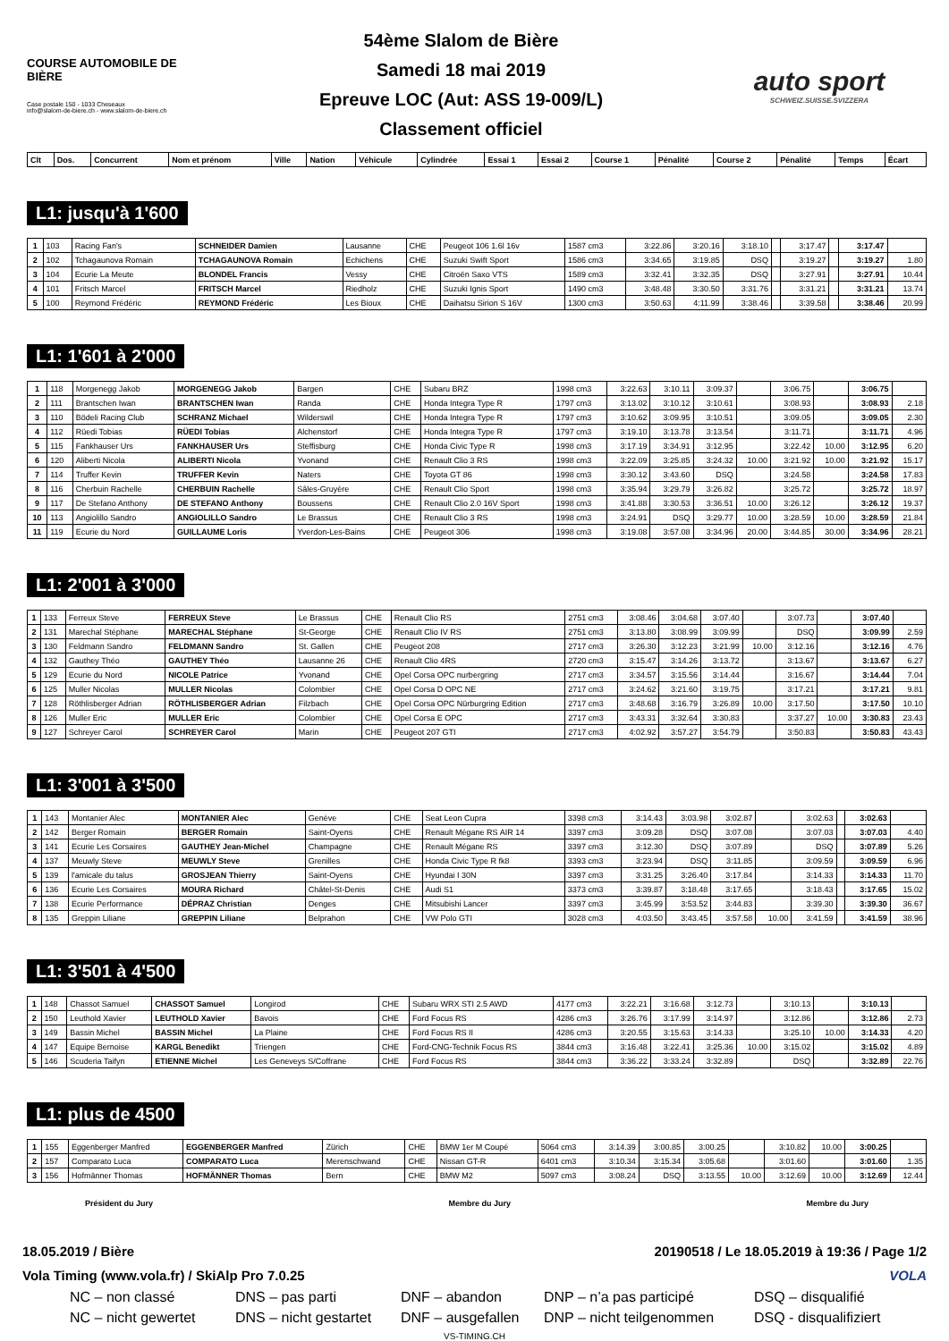COURSE AUTOMOBILE DE BIÈRE
Case postale 150 - 1033 Cheseaux
info@slalom-de-biere.ch - www.slalom-de-biere.ch
54ème Slalom de Bière
Samedi 18 mai 2019
Epreuve LOC (Aut: ASS 19-009/L)
Classement officiel
auto sport
SCHWEIZ.SUISSE.SVIZZERA
| Clt | Dos. | Concurrent | Nom et prénom | Ville | Nation | Véhicule | Cylindrée | Essai 1 | Essai 2 | Course 1 | Pénalité | Course 2 | Pénalité | Temps | Écart |
| --- | --- | --- | --- | --- | --- | --- | --- | --- | --- | --- | --- | --- | --- | --- | --- |
L1: jusqu'à 1'600
| 1 | 103 | Racing Fan's | SCHNEIDER Damien | Lausanne | CHE | Peugeot 106 1.6l 16v | 1587 cm3 | 3:22.86 | 3:20.16 | 3:18.10 | | 3:17.47 | | 3:17.47 | |
| 2 | 102 | Tchagaunova Romain | TCHAGAUNOVA Romain | Echichens | CHE | Suzuki Swift Sport | 1586 cm3 | 3:34.65 | 3:19.85 | DSQ | | 3:19.27 | | 3:19.27 | 1.80 |
| 3 | 104 | Ecurie La Meute | BLONDEL Francis | Vessy | CHE | Citroën Saxo VTS | 1589 cm3 | 3:32.41 | 3:32.35 | DSQ | | 3:27.91 | | 3:27.91 | 10.44 |
| 4 | 101 | Fritsch Marcel | FRITSCH Marcel | Riedholz | CHE | Suzuki Ignis Sport | 1490 cm3 | 3:48.48 | 3:30.50 | 3:31.76 | | 3:31.21 | | 3:31.21 | 13.74 |
| 5 | 100 | Reymond Frédéric | REYMOND Frédéric | Les Bioux | CHE | Daihatsu Sirion S 16V | 1300 cm3 | 3:50.63 | 4:11.99 | 3:38.46 | | 3:39.58 | | 3:38.46 | 20.99 |
L1: 1'601 à 2'000
| 1 | 118 | Morgenegg Jakob | MORGENEGG Jakob | Bargen | CHE | Subaru BRZ | 1998 cm3 | 3:22.63 | 3:10.11 | 3:09.37 | | 3:06.75 | | 3:06.75 | |
| 2 | 111 | Brantschen Iwan | BRANTSCHEN Iwan | Randa | CHE | Honda Integra Type R | 1797 cm3 | 3:13.02 | 3:10.12 | 3:10.61 | | 3:08.93 | | 3:08.93 | 2.18 |
| 3 | 110 | Bödeli Racing Club | SCHRANZ Michael | Wilderswil | CHE | Honda Integra Type R | 1797 cm3 | 3:10.62 | 3:09.95 | 3:10.51 | | 3:09.05 | | 3:09.05 | 2.30 |
| 4 | 112 | Rüedi Tobias | RÜEDI Tobias | Alchenstorf | CHE | Honda Integra Type R | 1797 cm3 | 3:19.10 | 3:13.78 | 3:13.54 | | 3:11.71 | | 3:11.71 | 4.96 |
| 5 | 115 | Fankhauser Urs | FANKHAUSER Urs | Steffisburg | CHE | Honda Civic Type R | 1998 cm3 | 3:17.19 | 3:34.91 | 3:12.95 | | 3:22.42 | 10.00 | 3:12.95 | 6.20 |
| 6 | 120 | Aliberti Nicola | ALIBERTI Nicola | Yvonand | CHE | Renault Clio 3 RS | 1998 cm3 | 3:22.09 | 3:25.85 | 3:24.32 | 10.00 | 3:21.92 | 10.00 | 3:21.92 | 15.17 |
| 7 | 114 | Truffer Kevin | TRUFFER Kevin | Naters | CHE | Toyota GT 86 | 1998 cm3 | 3:30.12 | 3:43.60 | DSQ | | 3:24.58 | | 3:24.58 | 17.83 |
| 8 | 116 | Cherbuin Rachelle | CHERBUIN Rachelle | Sâles-Gruyère | CHE | Renault Clio Sport | 1998 cm3 | 3:35.94 | 3:29.79 | 3:26.82 | | 3:25.72 | | 3:25.72 | 18.97 |
| 9 | 117 | De Stefano Anthony | DE STEFANO Anthony | Boussens | CHE | Renault Clio 2.0 16V Sport | 1998 cm3 | 3:41.88 | 3:30.53 | 3:36.51 | 10.00 | 3:26.12 | | 3:26.12 | 19.37 |
| 10 | 113 | Angiolillo Sandro | ANGIOLILLO Sandro | Le Brassus | CHE | Renault Clio 3 RS | 1998 cm3 | 3:24.91 | DSQ | 3:29.77 | 10.00 | 3:28.59 | 10.00 | 3:28.59 | 21.84 |
| 11 | 119 | Ecurie du Nord | GUILLAUME Loris | Yverdon-Les-Bains | CHE | Peugeot 306 | 1998 cm3 | 3:19.08 | 3:57.08 | 3:34.96 | 20.00 | 3:44.85 | 30.00 | 3:34.96 | 28.21 |
L1: 2'001 à 3'000
| 1 | 133 | Ferreux Steve | FERREUX Steve | Le Brassus | CHE | Renault Clio RS | 2751 cm3 | 3:08.46 | 3:04.68 | 3:07.40 | | 3:07.73 | | 3:07.40 | |
| 2 | 131 | Marechal Stéphane | MARECHAL Stéphane | St-George | CHE | Renault Clio IV RS | 2751 cm3 | 3:13.80 | 3:08.99 | 3:09.99 | | DSQ | | 3:09.99 | 2.59 |
| 3 | 130 | Feldmann Sandro | FELDMANN Sandro | St. Gallen | CHE | Peugeot 208 | 2717 cm3 | 3:26.30 | 3:12.23 | 3:21.99 | 10.00 | 3:12.16 | | 3:12.16 | 4.76 |
| 4 | 132 | Gauthey Théo | GAUTHEY Théo | Lausanne 26 | CHE | Renault Clio 4RS | 2720 cm3 | 3:15.47 | 3:14.26 | 3:13.72 | | 3:13.67 | | 3:13.67 | 6.27 |
| 5 | 129 | Ecurie du Nord | NICOLE Patrice | Yvonand | CHE | Opel Corsa OPC nurbergring | 2717 cm3 | 3:34.57 | 3:15.56 | 3:14.44 | | 3:16.67 | | 3:14.44 | 7.04 |
| 6 | 125 | Muller Nicolas | MULLER Nicolas | Colombier | CHE | Opel Corsa D OPC NE | 2717 cm3 | 3:24.62 | 3:21.60 | 3:19.75 | | 3:17.21 | | 3:17.21 | 9.81 |
| 7 | 128 | Röthlisberger Adrian | RÖTHLISBERGER Adrian | Filzbach | CHE | Opel Corsa OPC Nürburgring Edition | 2717 cm3 | 3:48.68 | 3:16.79 | 3:26.89 | 10.00 | 3:17.50 | | 3:17.50 | 10.10 |
| 8 | 126 | Muller Eric | MULLER Eric | Colombier | CHE | Opel Corsa E OPC | 2717 cm3 | 3:43.31 | 3:32.64 | 3:30.83 | | 3:37.27 | 10.00 | 3:30.83 | 23.43 |
| 9 | 127 | Schreyer Carol | SCHREYER Carol | Marin | CHE | Peugeot 207 GTI | 2717 cm3 | 4:02.92 | 3:57.27 | 3:54.79 | | 3:50.83 | | 3:50.83 | 43.43 |
L1: 3'001 à 3'500
| 1 | 143 | Montanier Alec | MONTANIER Alec | Genève | CHE | Seat Leon Cupra | 3398 cm3 | 3:14.43 | 3:03.98 | 3:02.87 | | 3:02.63 | | 3:02.63 | |
| 2 | 142 | Berger Romain | BERGER Romain | Saint-Oyens | CHE | Renault Mégane RS AIR 14 | 3397 cm3 | 3:09.28 | DSQ | 3:07.08 | | 3:07.03 | | 3:07.03 | 4.40 |
| 3 | 141 | Ecurie Les Corsaires | GAUTHEY Jean-Michel | Champagne | CHE | Renault Mégane RS | 3397 cm3 | 3:12.30 | DSQ | 3:07.89 | | DSQ | | 3:07.89 | 5.26 |
| 4 | 137 | Meuwly Steve | MEUWLY Steve | Grenilles | CHE | Honda Civic Type R fk8 | 3393 cm3 | 3:23.94 | DSQ | 3:11.85 | | 3:09.59 | | 3:09.59 | 6.96 |
| 5 | 139 | l'amicale du talus | GROSJEAN Thierry | Saint-Oyens | CHE | Hyundai I 30N | 3397 cm3 | 3:31.25 | 3:26.40 | 3:17.84 | | 3:14.33 | | 3:14.33 | 11.70 |
| 6 | 136 | Ecurie Les Corsaires | MOURA Richard | Châtel-St-Denis | CHE | Audi S1 | 3373 cm3 | 3:39.87 | 3:18.48 | 3:17.65 | | 3:18.43 | | 3:17.65 | 15.02 |
| 7 | 138 | Ecurie Performance | DÉPRAZ Christian | Denges | CHE | Mitsubishi Lancer | 3397 cm3 | 3:45.99 | 3:53.52 | 3:44.83 | | 3:39.30 | | 3:39.30 | 36.67 |
| 8 | 135 | Greppin Liliane | GREPPIN Liliane | Belprahon | CHE | VW Polo GTI | 3028 cm3 | 4:03.50 | 3:43.45 | 3:57.58 | 10.00 | 3:41.59 | | 3:41.59 | 38.96 |
L1: 3'501 à 4'500
| 1 | 148 | Chassot Samuel | CHASSOT Samuel | Longirod | CHE | Subaru WRX STI 2.5 AWD | 4177 cm3 | 3:22.21 | 3:16.68 | 3:12.73 | | 3:10.13 | | 3:10.13 | |
| 2 | 150 | Leuthold Xavier | LEUTHOLD Xavier | Bavois | CHE | Ford Focus RS | 4286 cm3 | 3:26.76 | 3:17.99 | 3:14.97 | | 3:12.86 | | 3:12.86 | 2.73 |
| 3 | 149 | Bassin Michel | BASSIN Michel | La Plaine | CHE | Ford Focus RS II | 4286 cm3 | 3:20.55 | 3:15.63 | 3:14.33 | | 3:25.10 | 10.00 | 3:14.33 | 4.20 |
| 4 | 147 | Equipe Bernoise | KARGL Benedikt | Triengen | CHE | Ford-CNG-Technik Focus RS | 3844 cm3 | 3:16.48 | 3:22.41 | 3:25.36 | 10.00 | 3:15.02 | | 3:15.02 | 4.89 |
| 5 | 146 | Scuderia Taifyn | ETIENNE Michel | Les Geneveys S/Coffrane | CHE | Ford Focus RS | 3844 cm3 | 3:36.22 | 3:33.24 | 3:32.89 | | DSQ | | 3:32.89 | 22.76 |
L1: plus de 4500
| 1 | 155 | Eggenberger Manfred | EGGENBERGER Manfred | Zürich | CHE | BMW 1er M Coupé | 5064 cm3 | 3:14.39 | 3:00.85 | 3:00.25 | | 3:10.82 | 10.00 | 3:00.25 | |
| 2 | 157 | Comparato Luca | COMPARATO Luca | Merenschwand | CHE | Nissan GT-R | 6401 cm3 | 3:10.34 | 3:15.34 | 3:05.68 | | 3:01.60 | | 3:01.60 | 1.35 |
| 3 | 156 | Hofmänner Thomas | HOFMÄNNER Thomas | Bern | CHE | BMW M2 | 5097 cm3 | 3:08.24 | DSQ | 3:13.55 | 10.00 | 3:12.69 | 10.00 | 3:12.69 | 12.44 |
Président du Jury Membre du Jury Membre du Jury
18.05.2019 / Bière 20190518 / Le 18.05.2019 à 19:36 / Page 1/2
Vola Timing (www.vola.fr) / SkiAlp Pro 7.0.25 VOLA
NC – non classé DNS – pas parti DNF – abandon DNP – n’a pas participé DSQ – disqualifié NC – nicht gewertet DNS – nicht gestartet DNF – ausgefallen DNP – nicht teilgenommen DSQ - disqualifiziert
VS-TIMING.CH